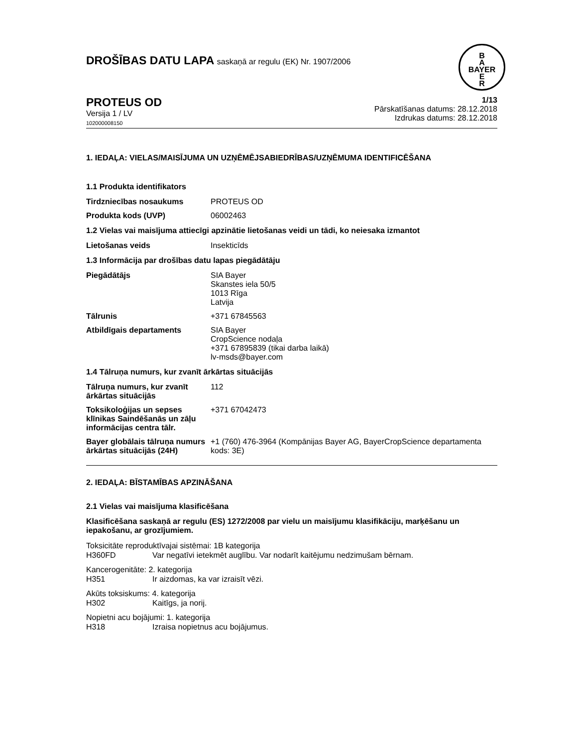DROŠĪBAS DATU LAPA saskaņā ar regulu (EK) Nr. 1907/2006
B
A
BAYER
E
R
PROTEUS OD
Versija 1 / LV
102000008150
1/13
Pārskatīšanas datums: 28.12.2018
Izdrukas datums: 28.12.2018
1. IEDAĻA: VIELAS/MAISĪJUMA UN UZŅĒMĒJSABIEDRĪBAS/UZŅĒMUMA IDENTIFICĒŠANA
1.1 Produkta identifikators
Tirdzniecības nosaukums PROTEUS OD
Produkta kods (UVP) 06002463
1.2 Vielas vai maisījuma attiecīgi apzinātie lietošanas veidi un tādi, ko neiesaka izmantot
Lietošanas veids Insekticīds
1.3 Informācija par drošības datu lapas piegādātāju
Piegādātājs SIA Bayer
Skanstes iela 50/5
1013 Rīga
Latvija
Tālrunis +371 67845563
Atbildīgais departaments SIA Bayer
CropScience nodaļa
+371 67895839 (tikai darba laikā)
lv-msds@bayer.com
1.4 Tālruņa numurs, kur zvanīt ārkārtas situācijās
Tālruņa numurs, kur zvanīt ārkārtas situācijās
112
Toksikoloģijas un sepses klīnikas Saindēšanās un zāļu informācijas centra tālr.
+371 67042473
Bayer globālais tālruņa numurs ārkārtas situācijās (24H)
+1 (760) 476-3964 (Kompānijas Bayer AG, BayerCropScience departamenta kods: 3E)
2. IEDAĻA: BĪSTAMĪBAS APZINĀŠANA
2.1 Vielas vai maisījuma klasificēšana
Klasificēšana saskaņā ar regulu (ES) 1272/2008 par vielu un maisījumu klasifikāciju, marķēšanu un iepakošanu, ar grozījumiem.
Toksicitāte reproduktīvajai sistēmai: 1B kategorija
H360FD Var negatīvi ietekmēt auglību. Var nodarīt kaitējumu nedzimušam bērnam.
Kancerogenitāte: 2. kategorija
H351 Ir aizdomas, ka var izraisīt vēzi.
Akūts toksiskums: 4. kategorija
H302 Kaitīgs, ja norij.
Nopietni acu bojājumi: 1. kategorija
H318 Izraisa nopietnus acu bojājumus.